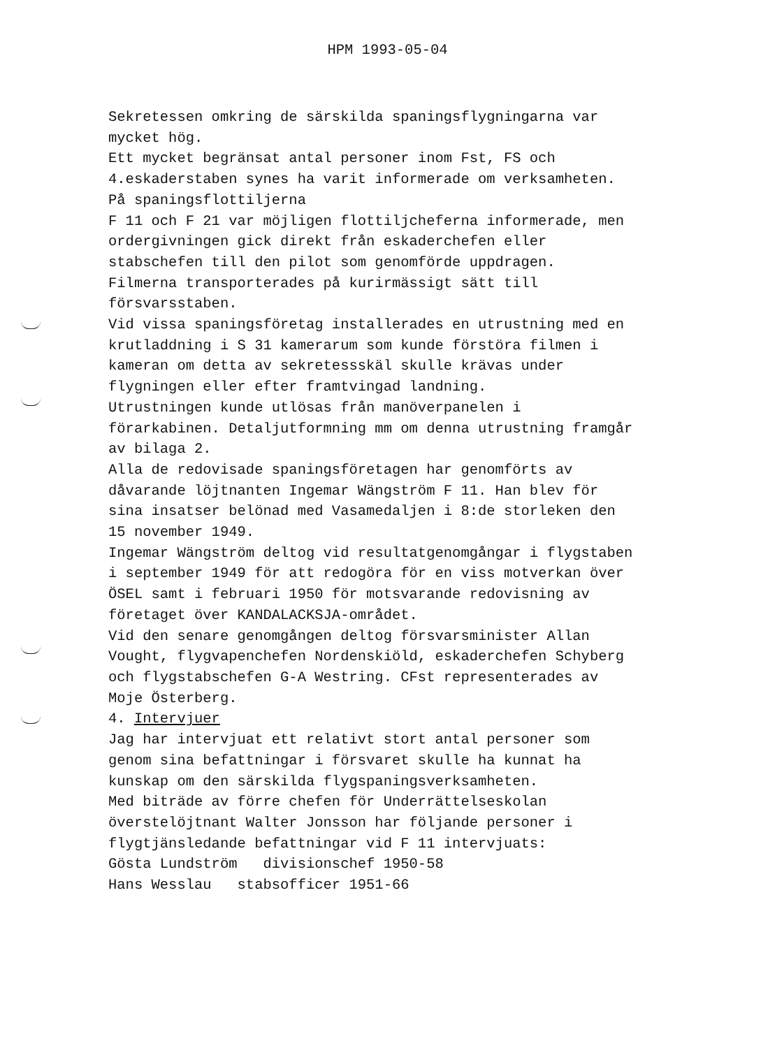HPM 1993-05-04
Sekretessen omkring de särskilda spaningsflygningarna var mycket hög.
Ett mycket begränsat antal personer inom Fst, FS och 4.eskaderstaben synes ha varit informerade om verksamheten. På spaningsflottiljerna
F 11 och F 21 var möjligen flottiljcheferna informerade, men ordergivningen gick direkt från eskaderchefen eller stabschefen till den pilot som genomförde uppdragen.
Filmerna transporterades på kurirmässigt sätt till försvarsstaben.
Vid vissa spaningsföretag installerades en utrustning med en krutladdning i S 31 kamerarum som kunde förstöra filmen i kameran om detta av sekretessskäl skulle krävas under flygningen eller efter framtvingad landning.
Utrustningen kunde utlösas från manöverpanelen i förarkabinen. Detaljutformning mm om denna utrustning framgår av bilaga 2.
Alla de redovisade spaningsföretagen har genomförts av dåvarande löjtnanten Ingemar Wängström F 11. Han blev för sina insatser belönad med Vasamedaljen i 8:de storleken den 15 november 1949.
Ingemar Wängström deltog vid resultatgenomgångar i flygstaben i september 1949 för att redogöra för en viss motverkan över ÖSEL samt i februari 1950 för motsvarande redovisning av företaget över KANDALACKSJA-området.
Vid den senare genomgången deltog försvarsminister Allan Vought, flygvapenchefen Nordenskiöld, eskaderchefen Schyberg och flygstabschefen G-A Westring. CFst representerades av Moje Österberg.
4. Intervjuer
Jag har intervjuat ett relativt stort antal personer som genom sina befattningar i försvaret skulle ha kunnat ha kunskap om den särskilda flygspaningsverksamheten.
Med biträde av förre chefen för Underrättelseskolan överstelöjtnant Walter Jonsson har följande personer i flygtjänsledande befattningar vid F 11 intervjuats:
Gösta Lundström divisionschef 1950-58
Hans Wesslau stabsofficer 1951-66